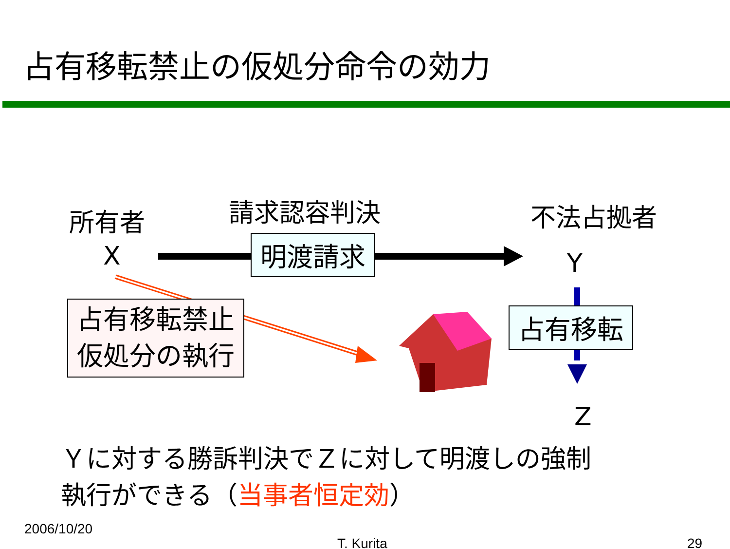占有移転禁止の仮処分命令の効力
所有者
X
請求認容判決
明渡請求
不法占拠者
Y
占有移転禁止
仮処分の執行
占有移転
Z
Ｙに対する勝訴判決でＺに対して明渡しの強制
執行ができる（当事者恒定効）
2006/10/20
T. Kurita 29